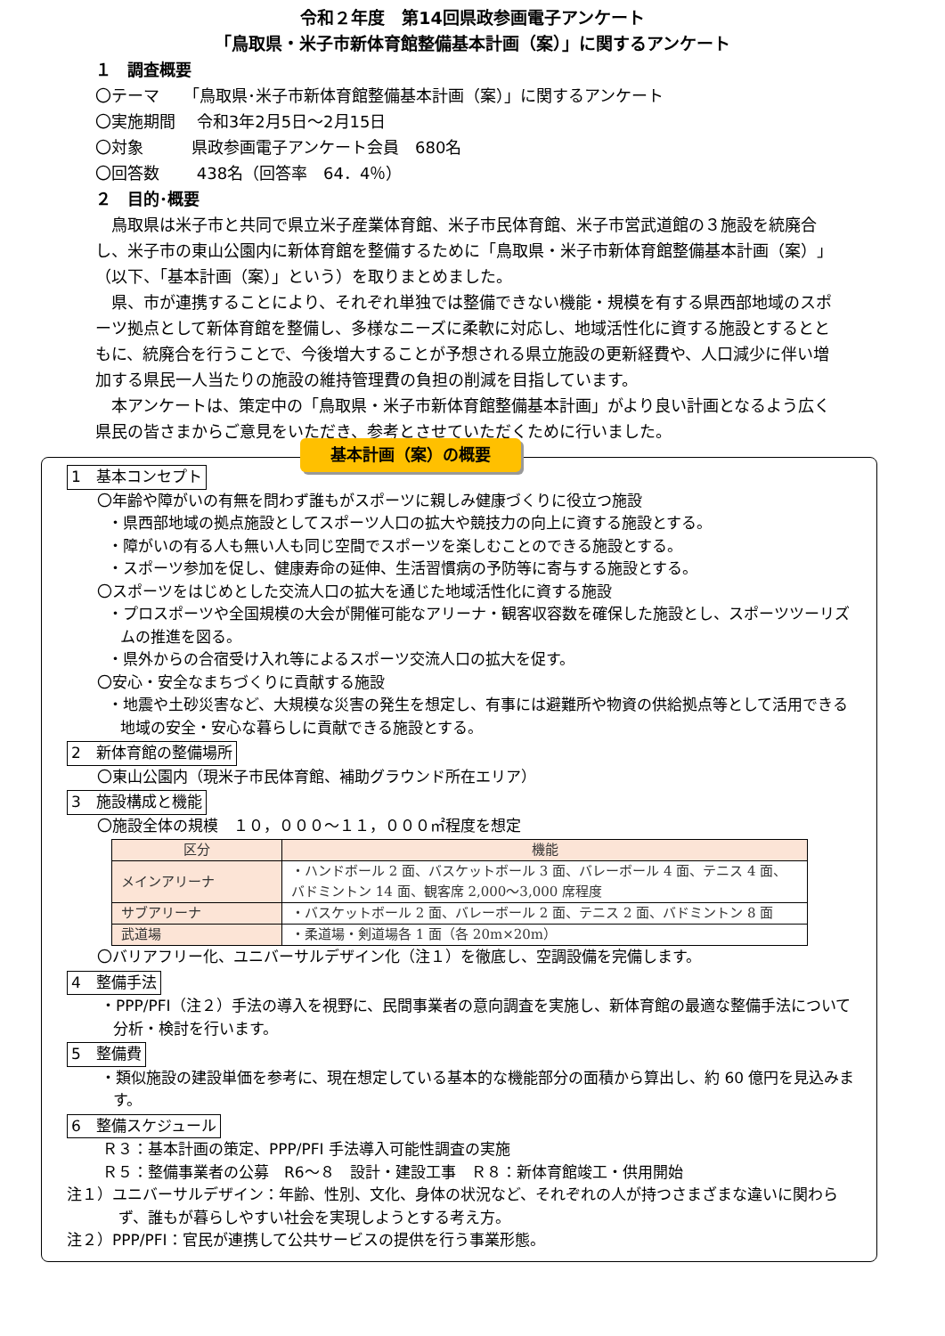令和２年度　第14回県政参画電子アンケート
「鳥取県・米子市新体育館整備基本計画（案）」に関するアンケート
１　調査概要
〇テーマ　　「鳥取県･米子市新体育館整備基本計画（案）」に関するアンケート
〇実施期間　 令和3年2月5日～2月15日
〇対象　　　県政参画電子アンケート会員　680名
〇回答数　　 438名（回答率　64．4％）
２　目的･概要
　鳥取県は米子市と共同で県立米子産業体育館、米子市民体育館、米子市営武道館の３施設を統廃合し、米子市の東山公園内に新体育館を整備するために「鳥取県・米子市新体育館整備基本計画（案）」（以下、「基本計画（案）」という）を取りまとめました。
　県、市が連携することにより、それぞれ単独では整備できない機能・規模を有する県西部地域のスポーツ拠点として新体育館を整備し、多様なニーズに柔軟に対応し、地域活性化に資する施設とするとともに、統廃合を行うことで、今後増大することが予想される県立施設の更新経費や、人口減少に伴い増加する県民一人当たりの施設の維持管理費の負担の削減を目指しています。
　本アンケートは、策定中の「鳥取県・米子市新体育館整備基本計画」がより良い計画となるよう広く県民の皆さまからご意見をいただき、参考とさせていただくために行いました。
基本計画（案）の概要
1　基本コンセプト
〇年齢や障がいの有無を問わず誰もがスポーツに親しみ健康づくりに役立つ施設
・県西部地域の拠点施設としてスポーツ人口の拡大や競技力の向上に資する施設とする。
・障がいの有る人も無い人も同じ空間でスポーツを楽しむことのできる施設とする。
・スポーツ参加を促し、健康寿命の延伸、生活習慣病の予防等に寄与する施設とする。
〇スポーツをはじめとした交流人口の拡大を通じた地域活性化に資する施設
・プロスポーツや全国規模の大会が開催可能なアリーナ・観客収容数を確保した施設とし、スポーツツーリズムの推進を図る。
・県外からの合宿受け入れ等によるスポーツ交流人口の拡大を促す。
〇安心・安全なまちづくりに貢献する施設
・地震や土砂災害など、大規模な災害の発生を想定し、有事には避難所や物資の供給拠点等として活用できる地域の安全・安心な暮らしに貢献できる施設とする。
2　新体育館の整備場所
〇東山公園内（現米子市民体育館、補助グラウンド所在エリア）
3　施設構成と機能
〇施設全体の規模　１０，０００～１１，０００㎡程度を想定
| 区分 | 機能 |
| --- | --- |
| メインアリーナ | ・ハンドボール 2 面、バスケットボール 3 面、バレーボール 4 面、テニス 4 面、バドミントン 14 面、観客席 2,000～3,000 席程度 |
| サブアリーナ | ・バスケットボール 2 面、バレーボール 2 面、テニス 2 面、バドミントン 8 面 |
| 武道場 | ・柔道場・剣道場各 1 面（各 20m×20m） |
〇バリアフリー化、ユニバーサルデザイン化（注１）を徹底し、空調設備を完備します。
4　整備手法
・PPP/PFI（注２）手法の導入を視野に、民間事業者の意向調査を実施し、新体育館の最適な整備手法について分析・検討を行います。
5　整備費
・類似施設の建設単価を参考に、現在想定している基本的な機能部分の面積から算出し、約 60 億円を見込みます。
6　整備スケジュール
Ｒ３：基本計画の策定、PPP/PFI 手法導入可能性調査の実施
Ｒ５：整備事業者の公募　R6～８　設計・建設工事　Ｒ８：新体育館竣工・供用開始
注１）ユニバーサルデザイン：年齢、性別、文化、身体の状況など、それぞれの人が持つさまざまな違いに関わらず、誰もが暮らしやすい社会を実現しようとする考え方。
注２）PPP/PFI：官民が連携して公共サービスの提供を行う事業形態。